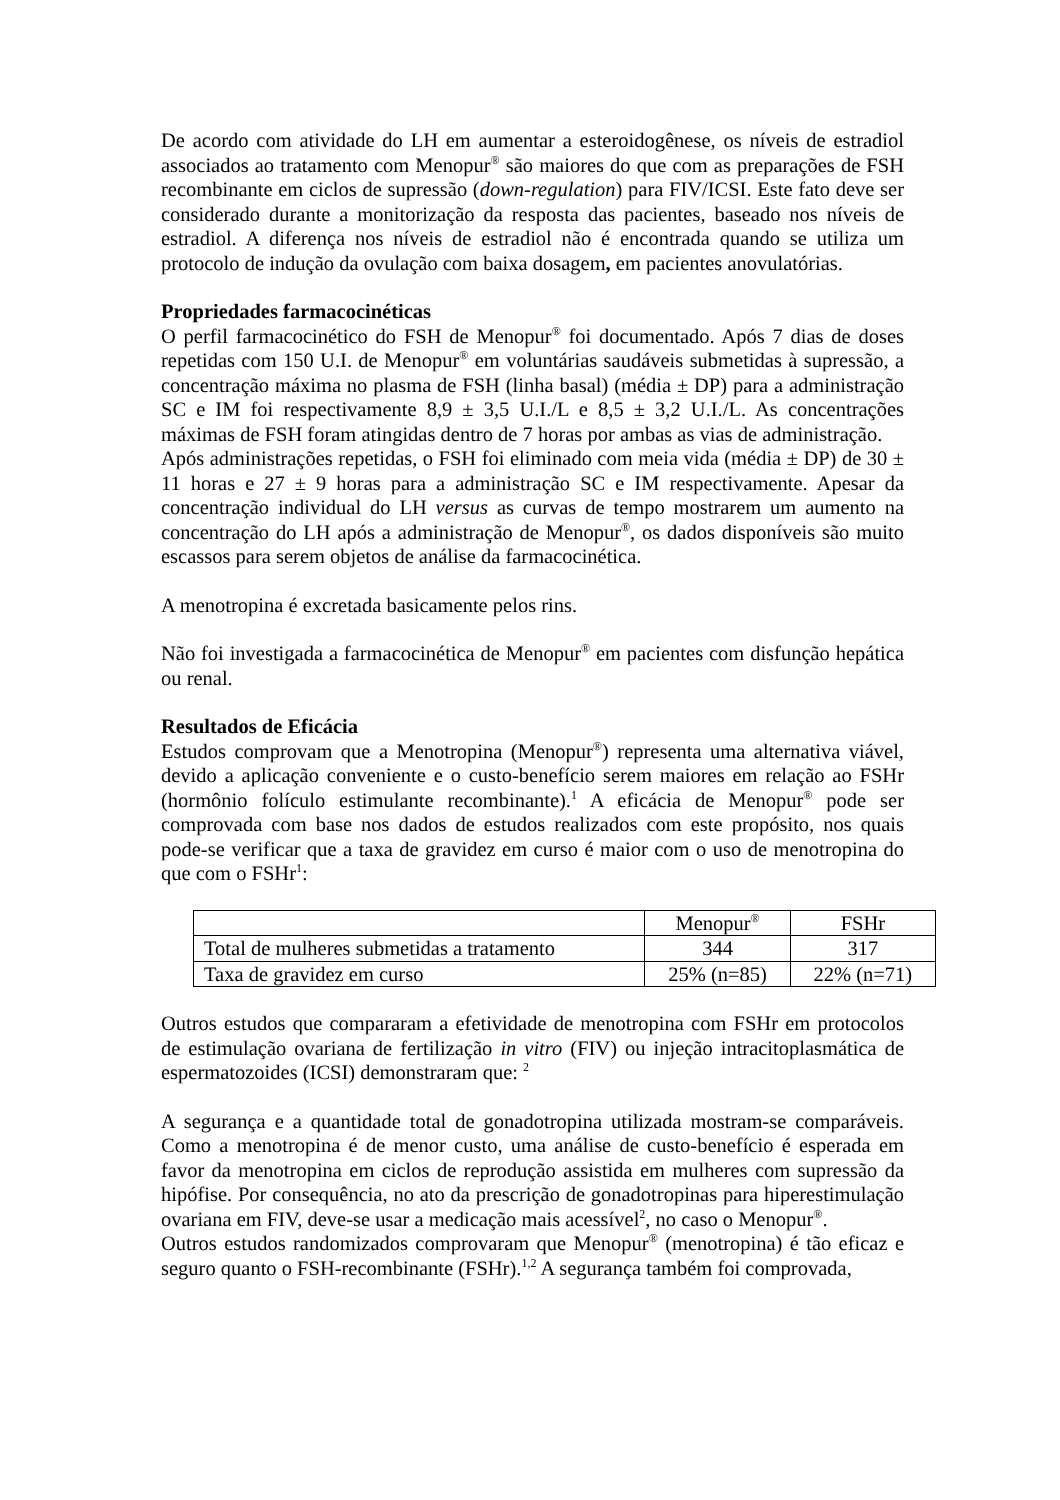De acordo com atividade do LH em aumentar a esteroidogênese, os níveis de estradiol associados ao tratamento com Menopur<sup>®</sup> são maiores do que com as preparações de FSH recombinante em ciclos de supressão (down-regulation) para FIV/ICSI. Este fato deve ser considerado durante a monitorização da resposta das pacientes, baseado nos níveis de estradiol. A diferença nos níveis de estradiol não é encontrada quando se utiliza um protocolo de indução da ovulação com baixa dosagem, em pacientes anovulatórias.
Propriedades farmacocinéticas
O perfil farmacocinético do FSH de Menopur<sup>®</sup> foi documentado. Após 7 dias de doses repetidas com 150 U.I. de Menopur<sup>®</sup> em voluntárias saudáveis submetidas à supressão, a concentração máxima no plasma de FSH (linha basal) (média ± DP) para a administração SC e IM foi respectivamente 8,9 ± 3,5 U.I./L e 8,5 ± 3,2 U.I./L. As concentrações máximas de FSH foram atingidas dentro de 7 horas por ambas as vias de administração.
Após administrações repetidas, o FSH foi eliminado com meia vida (média ± DP) de 30 ± 11 horas e 27 ± 9 horas para a administração SC e IM respectivamente. Apesar da concentração individual do LH versus as curvas de tempo mostrarem um aumento na concentração do LH após a administração de Menopur<sup>®</sup>, os dados disponíveis são muito escassos para serem objetos de análise da farmacocinética.
A menotropina é excretada basicamente pelos rins.
Não foi investigada a farmacocinética de Menopur<sup>®</sup> em pacientes com disfunção hepática ou renal.
Resultados de Eficácia
Estudos comprovam que a Menotropina (Menopur<sup>®</sup>) representa uma alternativa viável, devido a aplicação conveniente e o custo-benefício serem maiores em relação ao FSHr (hormônio folículo estimulante recombinante).<sup>1</sup> A eficácia de Menopur<sup>®</sup> pode ser comprovada com base nos dados de estudos realizados com este propósito, nos quais pode-se verificar que a taxa de gravidez em curso é maior com o uso de menotropina do que com o FSHr<sup>1</sup>:
| | Menopur<sup>®</sup> | FSHr |
| Total de mulheres submetidas a tratamento | 344 | 317 |
| Taxa de gravidez em curso | 25% (n=85) | 22% (n=71) |
Outros estudos que compararam a efetividade de menotropina com FSHr em protocolos de estimulação ovariana de fertilização in vitro (FIV) ou injeção intracitoplasmática de espermatozoides (ICSI) demonstraram que: <sup>2</sup>
A segurança e a quantidade total de gonadotropina utilizada mostram-se comparáveis. Como a menotropina é de menor custo, uma análise de custo-benefício é esperada em favor da menotropina em ciclos de reprodução assistida em mulheres com supressão da hipófise. Por consequência, no ato da prescrição de gonadotropinas para hiperestimulação ovariana em FIV, deve-se usar a medicação mais acessível<sup>2</sup>, no caso o Menopur<sup>®</sup>.
Outros estudos randomizados comprovaram que Menopur<sup>®</sup> (menotropina) é tão eficaz e seguro quanto o FSH-recombinante (FSHr).<sup>1,2</sup> A segurança também foi comprovada,